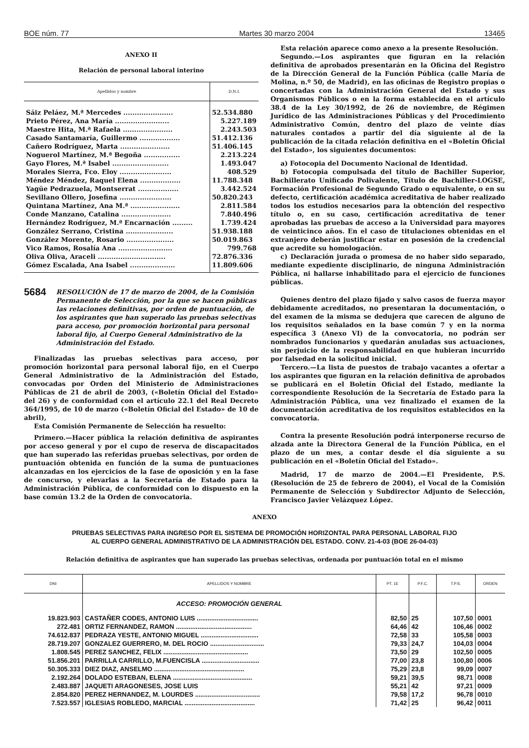BOE núm. 77 Martes 30 marzo 2004 13465
ANEXO II
Relación de personal laboral interino
| Apellidos y nombre | D.N.I. |
| --- | --- |
| Sáiz Peláez, M.ª Mercedes ...................... | 52.534.880 |
| Prieto Pérez, Ana María ........................ | 5.227.189 |
| Maestre Hita, M.ª Rafaela ...................... | 2.243.503 |
| Casado Santamaría, Guillermo .................. | 51.412.136 |
| Cañero Rodríguez, Marta ...................... | 51.406.145 |
| Noguerol Martínez, M.ª Begoña ................ | 2.213.224 |
| Gayo Flores, M.ª Isabel ......................... | 1.493.047 |
| Morales Sierra, Fco. Eloy ....................... | 408.529 |
| Méndez Méndez, Raquel Elena .................. | 11.788.348 |
| Yagüe Pedrazuela, Montserrat .................. | 3.442.524 |
| Sevillano Ollero, Josefina ....................... | 50.820.243 |
| Quintana Martínez, Ana M.ª ...................... | 2.811.584 |
| Conde Manzano, Catalina ...................... | 7.840.496 |
| Hernández Rodríguez, M.ª Encarnación ......... | 1.739.424 |
| González Serrano, Cristina ..................... | 51.938.188 |
| González Morente, Rosario ..................... | 50.019.863 |
| Vico Ramos, Rosalía Ana ........................ | 799.768 |
| Oliva Oliva, Araceli .............................. | 72.876.336 |
| Gómez Escalada, Ana Isabel .................... | 11.809.606 |
5684 RESOLUCIÓN de 17 de marzo de 2004, de la Comisión Permanente de Selección, por la que se hacen públicas las relaciones definitivas, por orden de puntuación, de los aspirantes que han superado las pruebas selectivas para acceso, por promoción horizontal para personal laboral fijo, al Cuerpo General Administrativo de la Administración del Estado.
Finalizadas las pruebas selectivas para acceso, por promoción horizontal para personal laboral fijo, en el Cuerpo General Administrativo de la Administración del Estado, convocadas por Orden del Ministerio de Administraciones Públicas de 21 de abril de 2003, («Boletín Oficial del Estado» del 26) y de conformidad con el artículo 22.1 del Real Decreto 364/1995, de 10 de marzo («Boletín Oficial del Estado» de 10 de abril),
Esta Comisión Permanente de Selección ha resuelto:
Primero.—Hacer pública la relación definitiva de aspirantes por acceso general y por el cupo de reserva de discapacitados que han superado las referidas pruebas selectivas, por orden de puntuación obtenida en función de la suma de puntuaciones alcanzadas en los ejercicios de la fase de oposición y en la fase de concurso, y elevarlas a la Secretaría de Estado para la Administración Pública, de conformidad con lo dispuesto en la base común 13.2 de la Orden de convocatoria.
Esta relación aparece como anexo a la presente Resolución.
Segundo.—Los aspirantes que figuran en la relación definitiva de aprobados presentarán en la Oficina del Registro de la Dirección General de la Función Pública (calle María de Molina, n.º 50, de Madrid), en las oficinas de Registro propias o concertadas con la Administración General del Estado y sus Organismos Públicos o en la forma establecida en el artículo 38.4 de la Ley 30/1992, de 26 de noviembre, de Régimen Jurídico de las Administraciones Públicas y del Procedimiento Administrativo Común, dentro del plazo de veinte días naturales contados a partir del día siguiente al de la publicación de la citada relación definitiva en el «Boletín Oficial del Estado», los siguientes documentos:
a) Fotocopia del Documento Nacional de Identidad.
b) Fotocopia compulsada del título de Bachiller Superior, Bachillerato Unificado Polivalente, Título de Bachiller-LOGSE, Formación Profesional de Segundo Grado o equivalente, o en su defecto, certificación académica acreditativa de haber realizado todos los estudios necesarios para la obtención del respectivo título o, en su caso, certificación acreditativa de tener aprobadas las pruebas de acceso a la Universidad para mayores de veinticinco años. En el caso de titulaciones obtenidas en el extranjero deberán justificar estar en posesión de la credencial que acredite su homologación.
c) Declaración jurada o promesa de no haber sido separado, mediante expediente disciplinario, de ninguna Administración Pública, ni hallarse inhabilitado para el ejercicio de funciones públicas.
Quienes dentro del plazo fijado y salvo casos de fuerza mayor debidamente acreditados, no presentaran la documentación, o del examen de la misma se dedujera que carecen de alguno de los requisitos señalados en la base común 7 y en la norma específica 3 (Anexo VI) de la convocatoria, no podrán ser nombrados funcionarios y quedarán anuladas sus actuaciones, sin perjuicio de la responsabilidad en que hubieran incurrido por falsedad en la solicitud inicial.
Tercero.—La lista de puestos de trabajo vacantes a ofertar a los aspirantes que figuran en la relación definitiva de aprobados se publicará en el Boletín Oficial del Estado, mediante la correspondiente Resolución de la Secretaría de Estado para la Administración Pública, una vez finalizado el examen de la documentación acreditativa de los requisitos establecidos en la convocatoria.
Contra la presente Resolución podrá interponerse recurso de alzada ante la Directora General de la Función Pública, en el plazo de un mes, a contar desde el día siguiente a su publicación en el «Boletín Oficial del Estado».
Madrid, 17 de marzo de 2004.—El Presidente, P.S. (Resolución de 25 de febrero de 2004), el Vocal de la Comisión Permanente de Selección y Subdirector Adjunto de Selección, Francisco Javier Velázquez López.
ANEXO
PRUEBAS SELECTIVAS PARA INGRESO POR EL SISTEMA DE PROMOCIÓN HORIZONTAL PARA PERSONAL LABORAL FIJO
AL CUERPO GENERAL ADMINISTRATIVO DE LA ADMINISTRACIÓN DEL ESTADO. CONV. 21-4-03 (BOE 26-04-03)
Relación definitiva de aspirantes que han superado las pruebas selectivas, ordenada por puntuación total en el mismo
| DNI | APELLIDOS Y NOMBRE | PT. 1E | P.F.C. | T.P.S. | ORDEN |
| --- | --- | --- | --- | --- | --- |
| | ACCESO: PROMOCIÓN GENERAL | | | | |
| 19.823.903 | CASTAÑER CODES, ANTONIO LUIS .................................. | 82,50 | 25 | 107,50 | 0001 |
| 272.481 | ORTIZ FERNANDEZ, RAMON .......................................... | 64,46 | 42 | 106,46 | 0002 |
| 74.612.837 | PEDRAZA YESTE, ANTONIO MIGUEL ................................ | 72,58 | 33 | 105,58 | 0003 |
| 28.719.207 | GONZALEZ GUERRERO, M. DEL ROCIO .............................. | 79,33 | 24,7 | 104,03 | 0004 |
| 1.808.545 | PEREZ SANCHEZ, FELIX ............................................... | 73,50 | 29 | 102,50 | 0005 |
| 51.856.201 | PARRILLA CARRILLO, M.FUENCISLA ................................ | 77,00 | 23,8 | 100,80 | 0006 |
| 50.305.333 | DIEZ DIAZ, ANSELMO .................................................. | 75,29 | 23,8 | 99,09 | 0007 |
| 2.192.264 | DOLADO ESTEBAN, ELENA ............................................ | 59,21 | 39,5 | 98,71 | 0008 |
| 2.483.887 | JAQUETI ARAGONESES, JOSE LUIS | 55,21 | 42 | 97,21 | 0009 |
| 2.854.820 | PEREZ HERNANDEZ, M. LOURDES .................................... | 79,58 | 17,2 | 96,78 | 0010 |
| 7.523.557 | IGLESIAS ROBLEDO, MARCIAL ....................................... | 71,42 | 25 | 96,42 | 0011 |